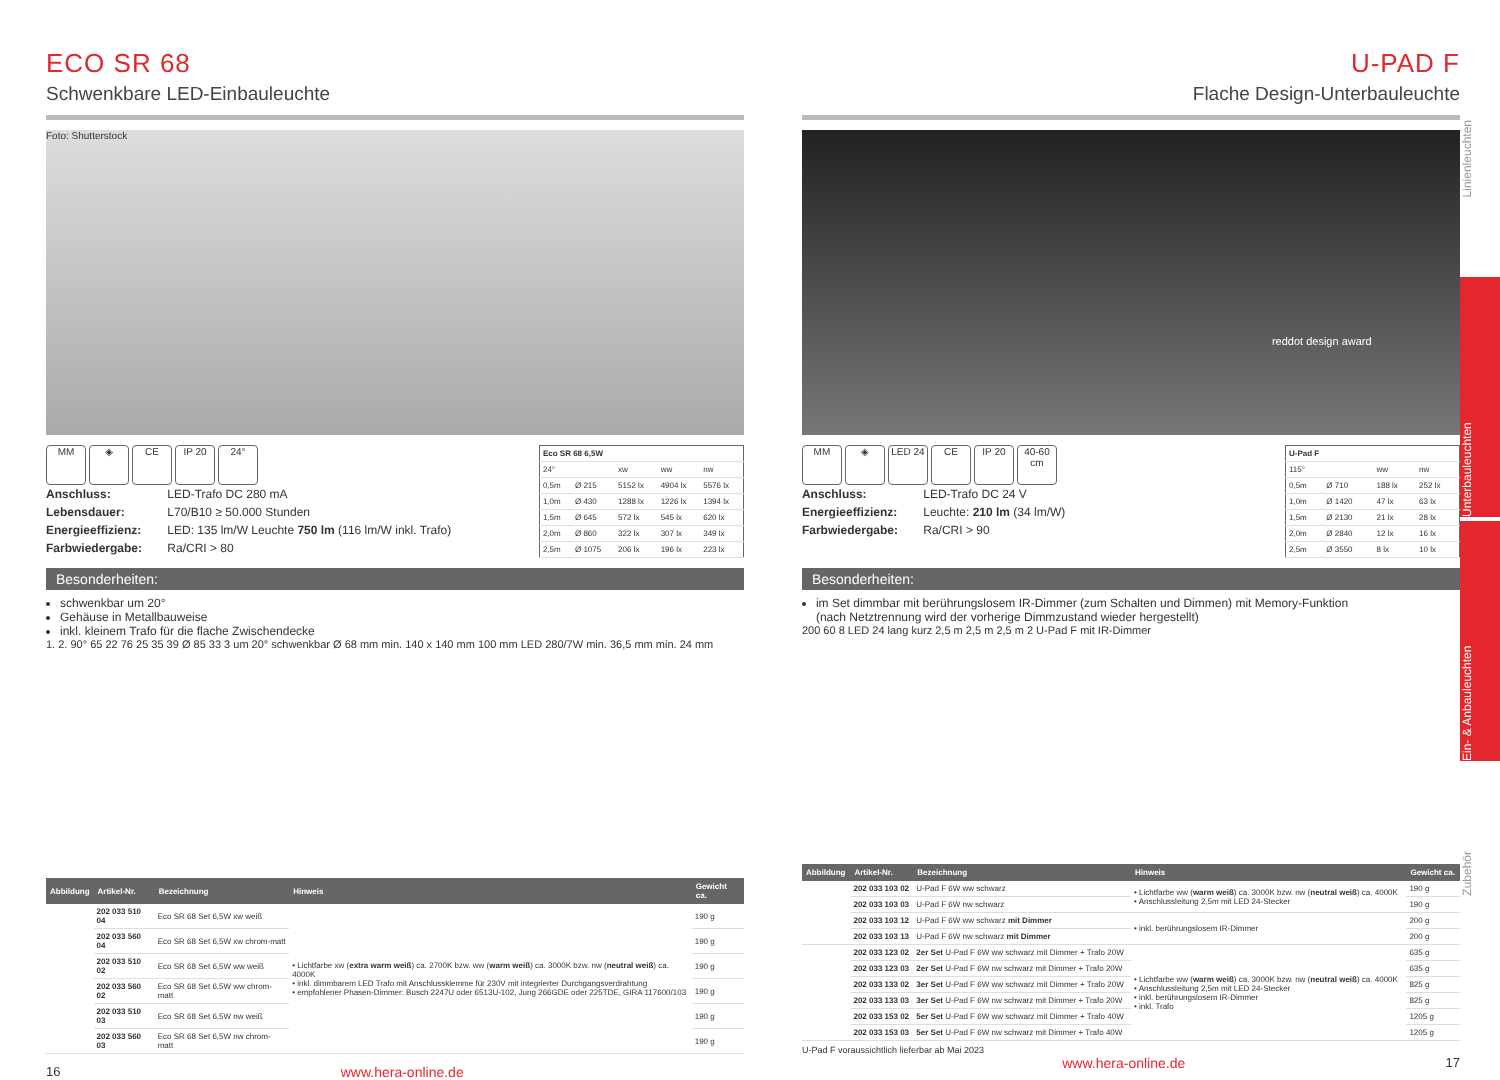ECO SR 68
Schwenkbare LED-Einbauleuchte
Foto: Shutterstock
MM ◈ CE IP 20 24°
Anschluss: LED-Trafo DC 280 mA
Lebensdauer: L70/B10 ≥ 50.000 Stunden
Energieeffizienz: LED: 135 lm/W Leuchte 750 lm (116 lm/W inkl. Trafo)
Farbwiedergabe: Ra/CRI > 80
| Eco SR 68 6,5W | | | | |
| 24° | | xw | ww | nw |
| 0,5m | Ø 215 | 5152 lx | 4904 lx | 5576 lx |
| 1,0m | Ø 430 | 1288 lx | 1226 lx | 1394 lx |
| 1,5m | Ø 645 | 572 lx | 545 lx | 620 lx |
| 2,0m | Ø 860 | 322 lx | 307 lx | 349 lx |
| 2,5m | Ø 1075 | 206 lx | 196 lx | 223 lx |
Besonderheiten:
schwenkbar um 20°
Gehäuse in Metallbauweise
inkl. kleinem Trafo für die flache Zwischendecke
1. 2. 90° 65 22 76 25 35 39 Ø 85 33 3 um 20° schwenkbar Ø 68 mm min. 140 x 140 mm 100 mm LED 280/7W min. 36,5 mm min. 24 mm
| Abbildung | Artikel-Nr. | Bezeichnung | Hinweis | Gewicht ca. |
| --- | --- | --- | --- | --- |
| | 202 033 510 04 | Eco SR 68 Set 6,5W xw weiß | • Lichtfarbe xw ( extra warm weiß ) ca. 2700K bzw. ww ( warm weiß ) ca. 3000K bzw. nw ( neutral weiß ) ca. 4000K • inkl. dimmbarem LED Trafo mit Anschlussklemme für 230V mit integrierter Durchgangsverdrahtung • empfohlener Phasen-Dimmer: Busch 2247U oder 6513U-102, Jung 266GDE oder 225TDE, GIRA 117600/103 | 190 g |
| | 202 033 560 04 | Eco SR 68 Set 6,5W xw chrom-matt | | 190 g |
| | 202 033 510 02 | Eco SR 68 Set 6,5W ww weiß | | 190 g |
| | 202 033 560 02 | Eco SR 68 Set 6,5W ww chrom-matt | | 190 g |
| | 202 033 510 03 | Eco SR 68 Set 6,5W nw weiß | | 190 g |
| | 202 033 560 03 | Eco SR 68 Set 6,5W nw chrom-matt | | 190 g |
16 www.hera-online.de
U-PAD F
Flache Design-Unterbauleuchte
reddot design award
MM ◈ LED 24 CE IP 20 40-60 cm
Anschluss: LED-Trafo DC 24 V
Energieeffizienz: Leuchte: 210 lm (34 lm/W)
Farbwiedergabe: Ra/CRI > 90
| U-Pad F | | | |
| 115° | | ww | nw |
| 0,5m | Ø 710 | 188 lx | 252 lx |
| 1,0m | Ø 1420 | 47 lx | 63 lx |
| 1,5m | Ø 2130 | 21 lx | 28 lx |
| 2,0m | Ø 2840 | 12 lx | 16 lx |
| 2,5m | Ø 3550 | 8 lx | 10 lx |
Besonderheiten:
im Set dimmbar mit berührungslosem IR-Dimmer (zum Schalten und Dimmen) mit Memory-Funktion
(nach Netztrennung wird der vorherige Dimmzustand wieder hergestellt)
200 60 8 LED 24 lang kurz 2,5 m 2,5 m 2,5 m 2 U-Pad F mit IR-Dimmer
| Abbildung | Artikel-Nr. | Bezeichnung | Hinweis | Gewicht ca. |
| --- | --- | --- | --- | --- |
| | 202 033 103 02 | U-Pad F 6W ww schwarz | • Lichtfarbe ww ( warm weiß ) ca. 3000K bzw. nw ( neutral weiß ) ca. 4000K • Anschlussleitung 2,5m mit LED 24-Stecker | 190 g |
| | 202 033 103 03 | U-Pad F 6W nw schwarz | | 190 g |
| | 202 033 103 12 | U-Pad F 6W ww schwarz mit Dimmer | • inkl. berührungslosem IR-Dimmer | 200 g |
| | 202 033 103 13 | U-Pad F 6W nw schwarz mit Dimmer | | 200 g |
| | 202 033 123 02 | 2er Set U-Pad F 6W ww schwarz mit Dimmer + Trafo 20W | • Lichtfarbe ww ( warm weiß ) ca. 3000K bzw. nw ( neutral weiß ) ca. 4000K • Anschlussleitung 2,5m mit LED 24-Stecker • inkl. berührungslosem IR-Dimmer • inkl. Trafo | 635 g |
| | 202 033 123 03 | 2er Set U-Pad F 6W nw schwarz mit Dimmer + Trafo 20W | | 635 g |
| | 202 033 133 02 | 3er Set U-Pad F 6W ww schwarz mit Dimmer + Trafo 20W | | 825 g |
| | 202 033 133 03 | 3er Set U-Pad F 6W nw schwarz mit Dimmer + Trafo 20W | | 825 g |
| | 202 033 153 02 | 5er Set U-Pad F 6W ww schwarz mit Dimmer + Trafo 40W | | 1205 g |
| | 202 033 153 03 | 5er Set U-Pad F 6W nw schwarz mit Dimmer + Trafo 40W | | 1205 g |
U-Pad F voraussichtlich lieferbar ab Mai 2023
www.hera-online.de 17
Linienleuchten
Unterbauleuchten
Ein- & Anbauleuchten
Zubehör